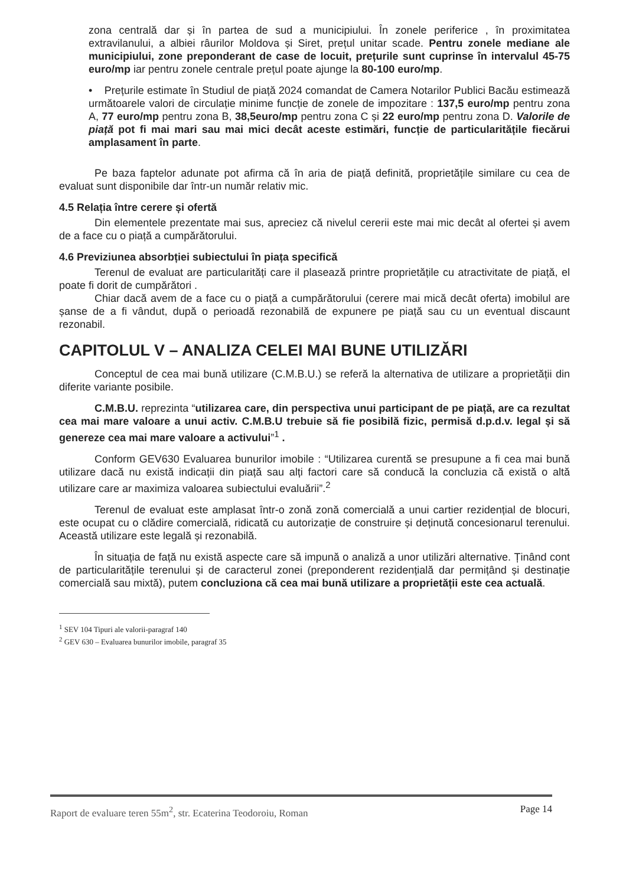zona centrală dar și în partea de sud a municipiului. În zonele periferice , în proximitatea extravilanului, a albiei râurilor Moldova și Siret, prețul unitar scade. Pentru zonele mediane ale municipiului, zone preponderant de case de locuit, prețurile sunt cuprinse în intervalul 45-75 euro/mp iar pentru zonele centrale prețul poate ajunge la 80-100 euro/mp.
• Prețurile estimate în Studiul de piață 2024 comandat de Camera Notarilor Publici Bacău estimează următoarele valori de circulație minime funcție de zonele de impozitare : 137,5 euro/mp pentru zona A, 77 euro/mp pentru zona B, 38,5euro/mp pentru zona C și 22 euro/mp pentru zona D. Valorile de piață pot fi mai mari sau mai mici decât aceste estimări, funcție de particularitățile fiecărui amplasament în parte.
Pe baza faptelor adunate pot afirma că în aria de piață definită, proprietățile similare cu cea de evaluat sunt disponibile dar într-un număr relativ mic.
4.5 Relația între cerere și ofertă
Din elementele prezentate mai sus, apreciez că nivelul cererii este mai mic decât al ofertei și avem de a face cu o piață a cumpărătorului.
4.6 Previziunea absorbției subiectului în piața specifică
Terenul de evaluat are particularități care il plasează printre proprietățile cu atractivitate de piață, el poate fi dorit de cumpărători .
Chiar dacă avem de a face cu o piață a cumpărătorului (cerere mai mică decât oferta) imobilul are șanse de a fi vândut, după o perioadă rezonabilă de expunere pe piață sau cu un eventual discaunt rezonabil.
CAPITOLUL V – ANALIZA CELEI MAI BUNE UTILIZĂRI
Conceptul de cea mai bună utilizare (C.M.B.U.) se referă la alternativa de utilizare a proprietății din diferite variante posibile.
C.M.B.U. reprezinta “utilizarea care, din perspectiva unui participant de pe piață, are ca rezultat cea mai mare valoare a unui activ. C.M.B.U trebuie să fie posibilă fizic, permisă d.p.d.v. legal și să genereze cea mai mare valoare a activului”<sup>1</sup> .
Conform GEV630 Evaluarea bunurilor imobile : “Utilizarea curentă se presupune a fi cea mai bună utilizare dacă nu există indicații din piață sau alți factori care să conducă la concluzia că există o altă utilizare care ar maximiza valoarea subiectului evaluării”.<sup>2</sup>
Terenul de evaluat este amplasat într-o zonă zonă comercială a unui cartier rezidențial de blocuri, este ocupat cu o clădire comercială, ridicată cu autorizație de construire și deținută concesionarul terenului. Această utilizare este legală și rezonabilă.
În situația de față nu există aspecte care să impună o analiză a unor utilizări alternative. Ținând cont de particularitățile terenului și de caracterul zonei (preponderent rezidențială dar permițând și destinație comercială sau mixtă), putem concluziona că cea mai bună utilizare a proprietății este cea actuală.
<sup>1</sup> SEV 104 Tipuri ale valorii-paragraf 140
<sup>2</sup> GEV 630 – Evaluarea bunurilor imobile, paragraf 35
Raport de evaluare teren 55m<sup>2</sup>, str. Ecaterina Teodoroiu, Roman Page 14